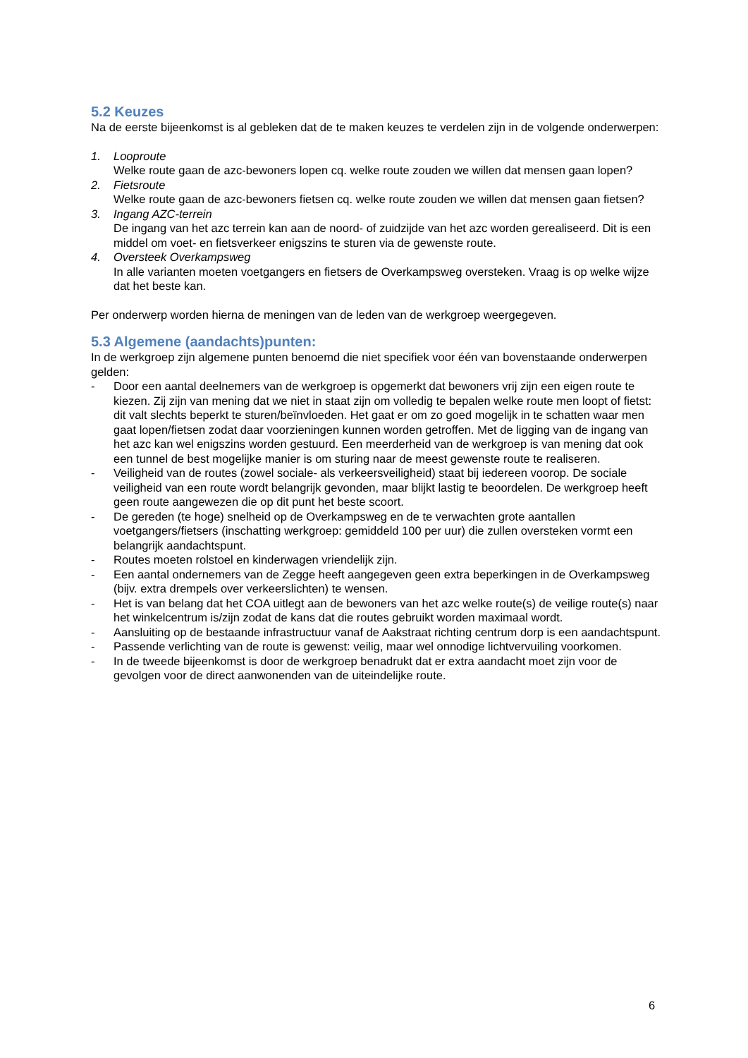5.2 Keuzes
Na de eerste bijeenkomst is al gebleken dat de te maken keuzes te verdelen zijn in de volgende onderwerpen:
1. Looproute
Welke route gaan de azc-bewoners lopen cq. welke route zouden we willen dat mensen gaan lopen?
2. Fietsroute
Welke route gaan de azc-bewoners fietsen cq. welke route zouden we willen dat mensen gaan fietsen?
3. Ingang AZC-terrein
De ingang van het azc terrein kan aan de noord- of zuidzijde van het azc worden gerealiseerd. Dit is een middel om voet- en fietsverkeer enigszins te sturen via de gewenste route.
4. Oversteek Overkampsweg
In alle varianten moeten voetgangers en fietsers de Overkampsweg oversteken. Vraag is op welke wijze dat het beste kan.
Per onderwerp worden hierna de meningen van de leden van de werkgroep weergegeven.
5.3 Algemene (aandachts)punten:
In de werkgroep zijn algemene punten benoemd die niet specifiek voor één van bovenstaande onderwerpen gelden:
- Door een aantal deelnemers van de werkgroep is opgemerkt dat bewoners vrij zijn een eigen route te kiezen. Zij zijn van mening dat we niet in staat zijn om volledig te bepalen welke route men loopt of fietst: dit valt slechts beperkt te sturen/beïnvloeden. Het gaat er om zo goed mogelijk in te schatten waar men gaat lopen/fietsen zodat daar voorzieningen kunnen worden getroffen. Met de ligging van de ingang van het azc kan wel enigszins worden gestuurd. Een meerderheid van de werkgroep is van mening dat ook een tunnel de best mogelijke manier is om sturing naar de meest gewenste route te realiseren.
- Veiligheid van de routes (zowel sociale- als verkeersveiligheid) staat bij iedereen voorop. De sociale veiligheid van een route wordt belangrijk gevonden, maar blijkt lastig te beoordelen. De werkgroep heeft geen route aangewezen die op dit punt het beste scoort.
- De gereden (te hoge) snelheid op de Overkampsweg en de te verwachten grote aantallen voetgangers/fietsers (inschatting werkgroep: gemiddeld 100 per uur) die zullen oversteken vormt een belangrijk aandachtspunt.
- Routes moeten rolstoel en kinderwagen vriendelijk zijn.
- Een aantal ondernemers van de Zegge heeft aangegeven geen extra beperkingen in de Overkampsweg (bijv. extra drempels over verkeerslichten) te wensen.
- Het is van belang dat het COA uitlegt aan de bewoners van het azc welke route(s) de veilige route(s) naar het winkelcentrum is/zijn zodat de kans dat die routes gebruikt worden maximaal wordt.
- Aansluiting op de bestaande infrastructuur vanaf de Aakstraat richting centrum dorp is een aandachtspunt.
- Passende verlichting van de route is gewenst: veilig, maar wel onnodige lichtvervuiling voorkomen.
- In de tweede bijeenkomst is door de werkgroep benadrukt dat er extra aandacht moet zijn voor de gevolgen voor de direct aanwonenden van de uiteindelijke route.
6